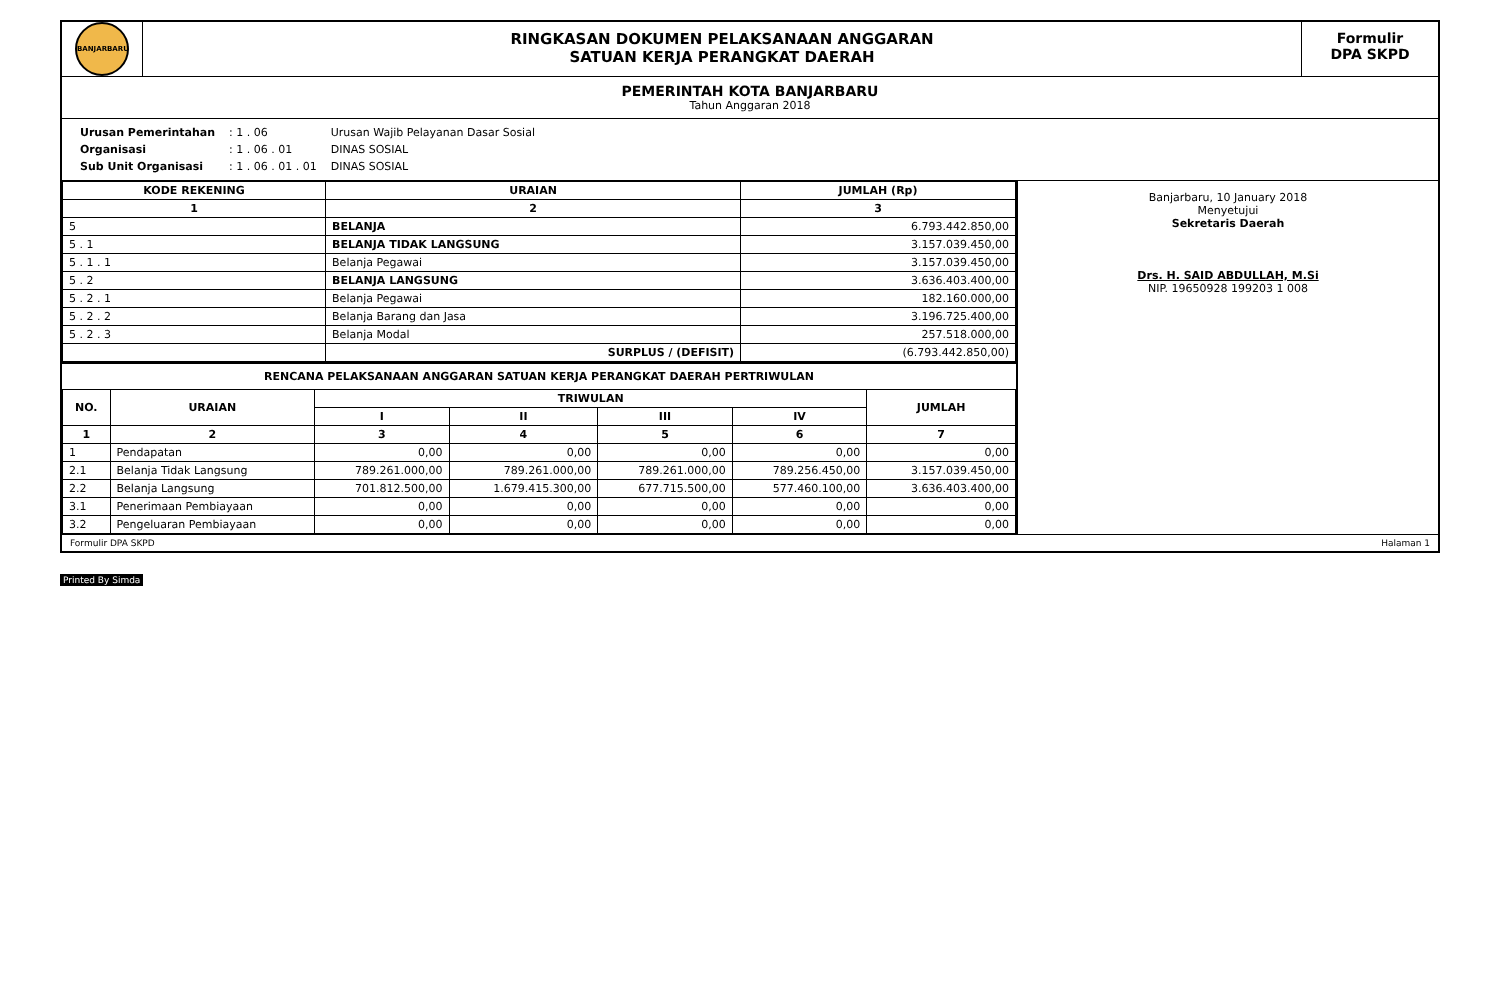BANJARBARU
RINGKASAN DOKUMEN PELAKSANAAN ANGGARAN
SATUAN KERJA PERANGKAT DAERAH
Formulir
DPA SKPD
PEMERINTAH KOTA BANJARBARU
Tahun Anggaran 2018
| Urusan Pemerintahan | : 1 . 06 | Urusan Wajib Pelayanan Dasar Sosial |
| Organisasi | : 1 . 06 . 01 | DINAS SOSIAL |
| Sub Unit Organisasi | : 1 . 06 . 01 . 01 | DINAS SOSIAL |
| KODE REKENING | URAIAN | JUMLAH (Rp) |
| --- | --- | --- |
| 1 | 2 | 3 |
| 5 | BELANJA | 6.793.442.850,00 |
| 5 . 1 | BELANJA TIDAK LANGSUNG | 3.157.039.450,00 |
| 5 . 1 . 1 | Belanja Pegawai | 3.157.039.450,00 |
| 5 . 2 | BELANJA LANGSUNG | 3.636.403.400,00 |
| 5 . 2 . 1 | Belanja Pegawai | 182.160.000,00 |
| 5 . 2 . 2 | Belanja Barang dan Jasa | 3.196.725.400,00 |
| 5 . 2 . 3 | Belanja Modal | 257.518.000,00 |
| | SURPLUS / (DEFISIT) | (6.793.442.850,00) |
RENCANA PELAKSANAAN ANGGARAN SATUAN KERJA PERANGKAT DAERAH PERTRIWULAN
| NO. | URAIAN | TRIWULAN | | | | JUMLAH |
| --- | --- | --- | --- | --- | --- | --- |
| | | I | II | III | IV | |
| 1 | 2 | 3 | 4 | 5 | 6 | 7 |
| 1 | Pendapatan | 0,00 | 0,00 | 0,00 | 0,00 | 0,00 |
| 2.1 | Belanja Tidak Langsung | 789.261.000,00 | 789.261.000,00 | 789.261.000,00 | 789.256.450,00 | 3.157.039.450,00 |
| 2.2 | Belanja Langsung | 701.812.500,00 | 1.679.415.300,00 | 677.715.500,00 | 577.460.100,00 | 3.636.403.400,00 |
| 3.1 | Penerimaan Pembiayaan | 0,00 | 0,00 | 0,00 | 0,00 | 0,00 |
| 3.2 | Pengeluaran Pembiayaan | 0,00 | 0,00 | 0,00 | 0,00 | 0,00 |
Banjarbaru, 10 January 2018
Menyetujui
Sekretaris Daerah
Drs. H. SAID ABDULLAH, M.Si
NIP. 19650928 199203 1 008
Formulir DPA SKPD Halaman 1
Printed By Simda